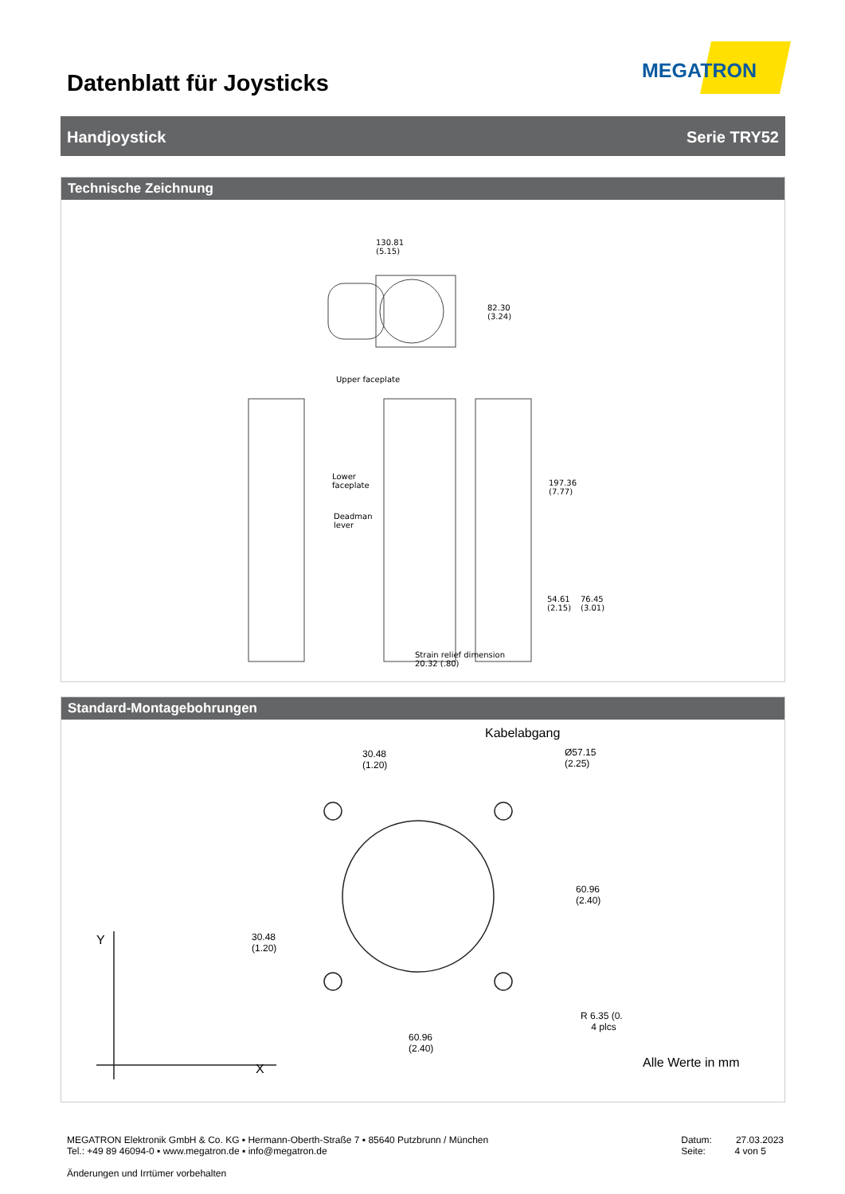Datenblatt für Joysticks
MEGATRON
Handjoystick Serie TRY52
Technische Zeichnung
130.81
(5.15)
82.30
(3.24)
Upper faceplate
Lower
faceplate
Deadman
lever
197.36
(7.77)
54.61
(2.15)
76.45
(3.01)
Strain relief dimension
20.32 (.80)
Standard-Montagebohrungen
Kabelabgang
30.48
(1.20)
Ø57.15
(2.25)
60.96
(2.40)
30.48
(1.20)
Y
R 6.35 (0.
4 plcs
60.96
(2.40)
X Alle Werte in mm
MEGATRON Elektronik GmbH & Co. KG ▪ Hermann-Oberth-Straße 7 ▪ 85640 Putzbrunn / München
Tel.: +49 89 46094-0 ▪ www.megatron.de ▪ info@megatron.de Datum: 27.03.2023
Seite: 4 von 5
Änderungen und Irrtümer vorbehalten